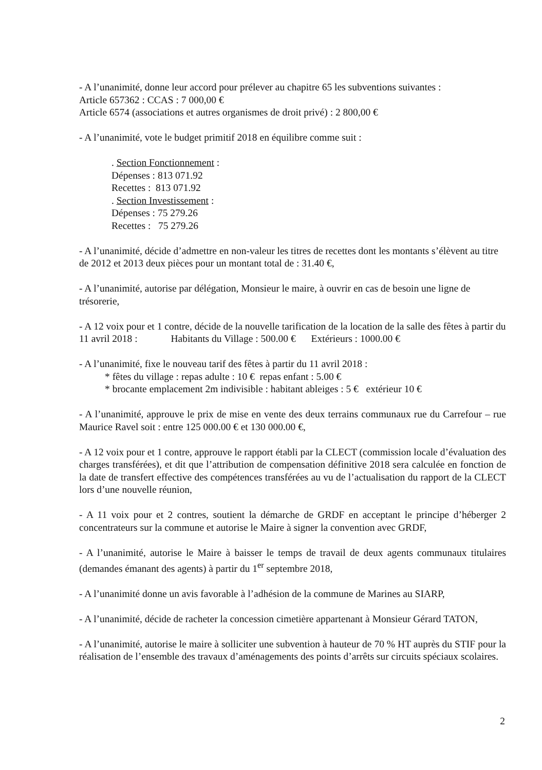- A l’unanimité, donne leur accord pour prélever au chapitre 65 les subventions suivantes :
Article 657362 : CCAS : 7 000,00 €
Article 6574 (associations et autres organismes de droit privé) : 2 800,00 €
- A l’unanimité, vote le budget primitif 2018 en équilibre comme suit :
. Section Fonctionnement :
Dépenses : 813 071.92
Recettes : 813 071.92
. Section Investissement :
Dépenses : 75 279.26
Recettes : 75 279.26
- A l’unanimité, décide d’admettre en non-valeur les titres de recettes dont les montants s’élèvent au titre de 2012 et 2013 deux pièces pour un montant total de : 31.40 €,
- A l’unanimité, autorise par délégation, Monsieur le maire, à ouvrir en cas de besoin une ligne de trésorerie,
- A 12 voix pour et 1 contre, décide de la nouvelle tarification de la location de la salle des fêtes à partir du 11 avril 2018 : Habitants du Village : 500.00 € Extérieurs : 1000.00 €
- A l’unanimité, fixe le nouveau tarif des fêtes à partir du 11 avril 2018 :
* fêtes du village : repas adulte : 10 € repas enfant : 5.00 €
* brocante emplacement 2m indivisible : habitant ableiges : 5 € extérieur 10 €
- A l’unanimité, approuve le prix de mise en vente des deux terrains communaux rue du Carrefour – rue Maurice Ravel soit : entre 125 000.00 € et 130 000.00 €,
- A 12 voix pour et 1 contre, approuve le rapport établi par la CLECT (commission locale d’évaluation des charges transférées), et dit que l’attribution de compensation définitive 2018 sera calculée en fonction de la date de transfert effective des compétences transférées au vu de l’actualisation du rapport de la CLECT lors d’une nouvelle réunion,
- A 11 voix pour et 2 contres, soutient la démarche de GRDF en acceptant le principe d’héberger 2 concentrateurs sur la commune et autorise le Maire à signer la convention avec GRDF,
- A l’unanimité, autorise le Maire à baisser le temps de travail de deux agents communaux titulaires (demandes émanant des agents) à partir du 1<sup>er</sup> septembre 2018,
- A l’unanimité donne un avis favorable à l’adhésion de la commune de Marines au SIARP,
- A l’unanimité, décide de racheter la concession cimetière appartenant à Monsieur Gérard TATON,
- A l’unanimité, autorise le maire à solliciter une subvention à hauteur de 70 % HT auprès du STIF pour la réalisation de l’ensemble des travaux d’aménagements des points d’arrêts sur circuits spéciaux scolaires.
2